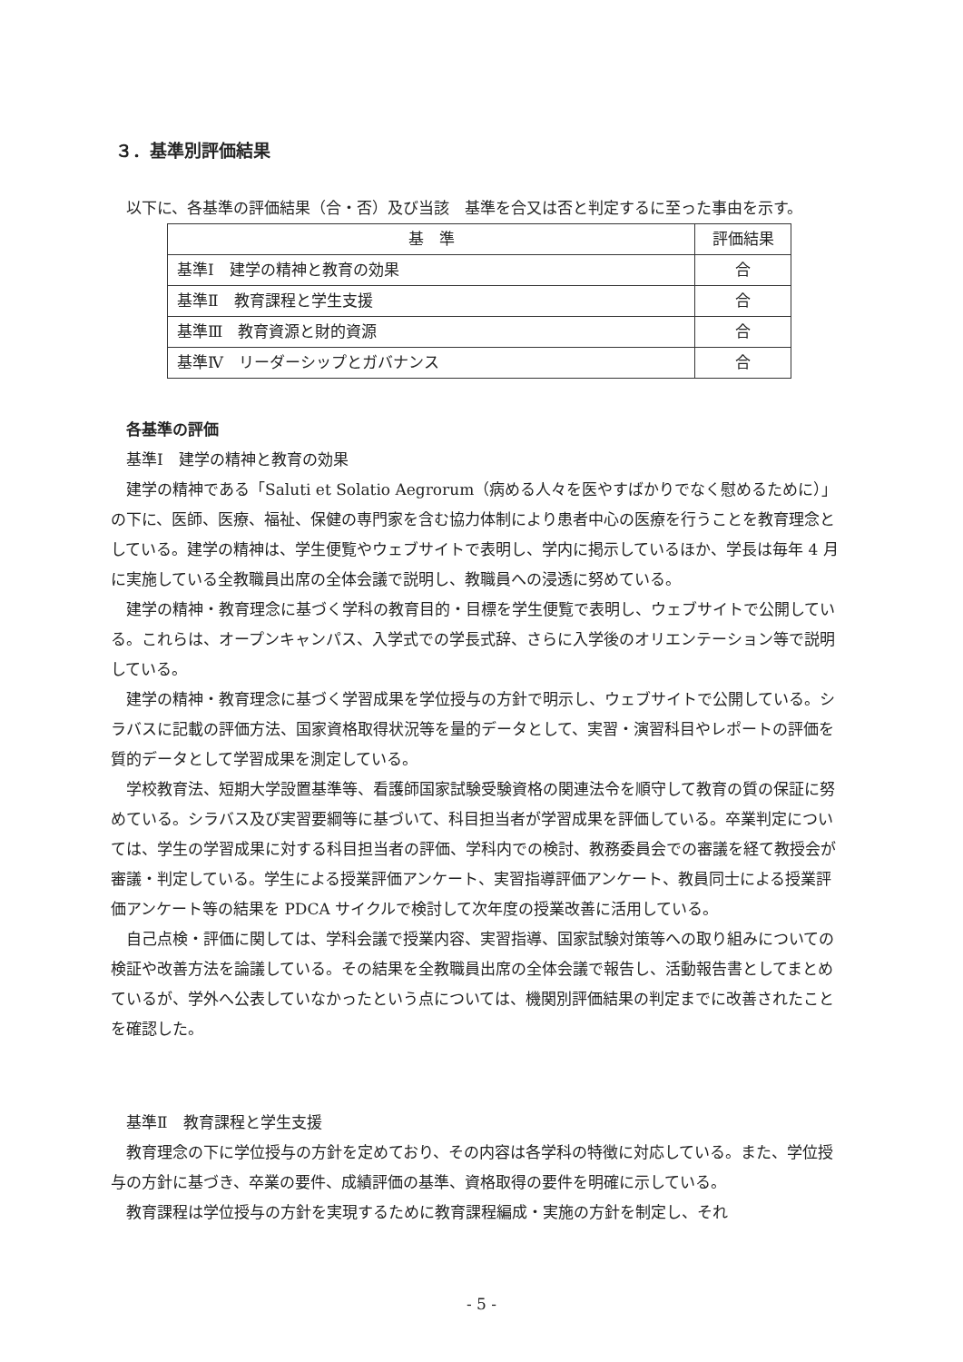３．基準別評価結果
以下に、各基準の評価結果（合・否）及び当該　基準を合又は否と判定するに至った事由を示す。
| 基 準 | 評価結果 |
| --- | --- |
| 基準Ⅰ 建学の精神と教育の効果 | 合 |
| 基準Ⅱ 教育課程と学生支援 | 合 |
| 基準Ⅲ 教育資源と財的資源 | 合 |
| 基準Ⅳ リーダーシップとガバナンス | 合 |
各基準の評価
基準Ⅰ　建学の精神と教育の効果
建学の精神である「Saluti et Solatio Aegrorum（病める人々を医やすばかりでなく慰めるために）」の下に、医師、医療、福祉、保健の専門家を含む協力体制により患者中心の医療を行うことを教育理念としている。建学の精神は、学生便覧やウェブサイトで表明し、学内に掲示しているほか、学長は毎年 4 月に実施している全教職員出席の全体会議で説明し、教職員への浸透に努めている。
建学の精神・教育理念に基づく学科の教育目的・目標を学生便覧で表明し、ウェブサイトで公開している。これらは、オープンキャンパス、入学式での学長式辞、さらに入学後のオリエンテーション等で説明している。
建学の精神・教育理念に基づく学習成果を学位授与の方針で明示し、ウェブサイトで公開している。シラバスに記載の評価方法、国家資格取得状況等を量的データとして、実習・演習科目やレポートの評価を質的データとして学習成果を測定している。
学校教育法、短期大学設置基準等、看護師国家試験受験資格の関連法令を順守して教育の質の保証に努めている。シラバス及び実習要綱等に基づいて、科目担当者が学習成果を評価している。卒業判定については、学生の学習成果に対する科目担当者の評価、学科内での検討、教務委員会での審議を経て教授会が審議・判定している。学生による授業評価アンケート、実習指導評価アンケート、教員同士による授業評価アンケート等の結果を PDCA サイクルで検討して次年度の授業改善に活用している。
自己点検・評価に関しては、学科会議で授業内容、実習指導、国家試験対策等への取り組みについての検証や改善方法を論議している。その結果を全教職員出席の全体会議で報告し、活動報告書としてまとめているが、学外へ公表していなかったという点については、機関別評価結果の判定までに改善されたことを確認した。
基準Ⅱ　教育課程と学生支援
教育理念の下に学位授与の方針を定めており、その内容は各学科の特徴に対応している。また、学位授与の方針に基づき、卒業の要件、成績評価の基準、資格取得の要件を明確に示している。
教育課程は学位授与の方針を実現するために教育課程編成・実施の方針を制定し、それ
- 5 -